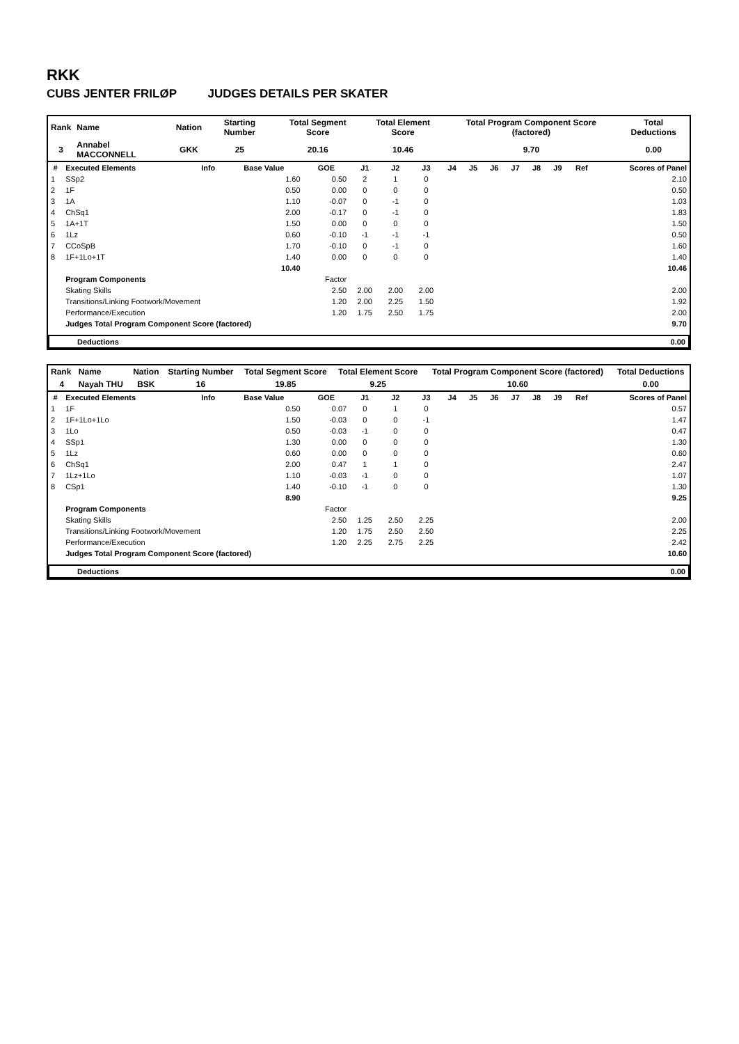RKK
CUBS JENTER FRILØP JUDGES DETAILS PER SKATER
| Rank | Name | Nation | Starting Number | Total Segment Score | Total Element Score | Total Program Component Score (factored) | Total Deductions |
| --- | --- | --- | --- | --- | --- | --- | --- |
| 3 | Annabel MACCONNELL | GKK | 25 | 20.16 | 10.46 | 9.70 | 0.00 |
| # | Executed Elements | Info | Base Value | GOE | J1 | J2 | J3 | J4 | J5 | J6 | J7 | J8 | J9 | Ref | Scores of Panel |
| --- | --- | --- | --- | --- | --- | --- | --- | --- | --- | --- | --- | --- | --- | --- | --- |
| 1 | SSp2 | | 1.60 | 0.50 | 2 | 1 | 0 | | | | | | | | 2.10 |
| 2 | 1F | | 0.50 | 0.00 | 0 | 0 | 0 | | | | | | | | 0.50 |
| 3 | 1A | | 1.10 | -0.07 | 0 | -1 | 0 | | | | | | | | 1.03 |
| 4 | ChSq1 | | 2.00 | -0.17 | 0 | -1 | 0 | | | | | | | | 1.83 |
| 5 | 1A+1T | | 1.50 | 0.00 | 0 | 0 | 0 | | | | | | | | 1.50 |
| 6 | 1Lz | | 0.60 | -0.10 | -1 | -1 | -1 | | | | | | | | 0.50 |
| 7 | CCoSpB | | 1.70 | -0.10 | 0 | -1 | 0 | | | | | | | | 1.60 |
| 8 | 1F+1Lo+1T | | 1.40 | 0.00 | 0 | 0 | 0 | | | | | | | | 1.40 |
| | | | 10.40 | | | | | | | | | | | | 10.46 |
| | Program Components | | | Factor | | | | | | | | | | | |
| | Skating Skills | | | 2.50 | 2.00 | 2.00 | 2.00 | | | | | | | | 2.00 |
| | Transitions/Linking Footwork/Movement | | | 1.20 | 2.00 | 2.25 | 1.50 | | | | | | | | 1.92 |
| | Performance/Execution | | | 1.20 | 1.75 | 2.50 | 1.75 | | | | | | | | 2.00 |
| | Judges Total Program Component Score (factored) | | | | | | | | | | | | | | 9.70 |
| Deductions | 0.00 |
| --- | --- |
| Rank | Name | Nation | Starting Number | Total Segment Score | Total Element Score | Total Program Component Score (factored) | Total Deductions |
| --- | --- | --- | --- | --- | --- | --- | --- |
| 4 | Nayah THU | BSK | 16 | 19.85 | 9.25 | 10.60 | 0.00 |
| # | Executed Elements | Info | Base Value | GOE | J1 | J2 | J3 | J4 | J5 | J6 | J7 | J8 | J9 | Ref | Scores of Panel |
| --- | --- | --- | --- | --- | --- | --- | --- | --- | --- | --- | --- | --- | --- | --- | --- |
| 1 | 1F | | 0.50 | 0.07 | 0 | 1 | 0 | | | | | | | | 0.57 |
| 2 | 1F+1Lo+1Lo | | 1.50 | -0.03 | 0 | 0 | -1 | | | | | | | | 1.47 |
| 3 | 1Lo | | 0.50 | -0.03 | -1 | 0 | 0 | | | | | | | | 0.47 |
| 4 | SSp1 | | 1.30 | 0.00 | 0 | 0 | 0 | | | | | | | | 1.30 |
| 5 | 1Lz | | 0.60 | 0.00 | 0 | 0 | 0 | | | | | | | | 0.60 |
| 6 | ChSq1 | | 2.00 | 0.47 | 1 | 1 | 0 | | | | | | | | 2.47 |
| 7 | 1Lz+1Lo | | 1.10 | -0.03 | -1 | 0 | 0 | | | | | | | | 1.07 |
| 8 | CSp1 | | 1.40 | -0.10 | -1 | 0 | 0 | | | | | | | | 1.30 |
| | | | 8.90 | | | | | | | | | | | | 9.25 |
| | Program Components | | | Factor | | | | | | | | | | | |
| | Skating Skills | | | 2.50 | 1.25 | 2.50 | 2.25 | | | | | | | | 2.00 |
| | Transitions/Linking Footwork/Movement | | | 1.20 | 1.75 | 2.50 | 2.50 | | | | | | | | 2.25 |
| | Performance/Execution | | | 1.20 | 2.25 | 2.75 | 2.25 | | | | | | | | 2.42 |
| | Judges Total Program Component Score (factored) | | | | | | | | | | | | | | 10.60 |
| Deductions | 0.00 |
| --- | --- |